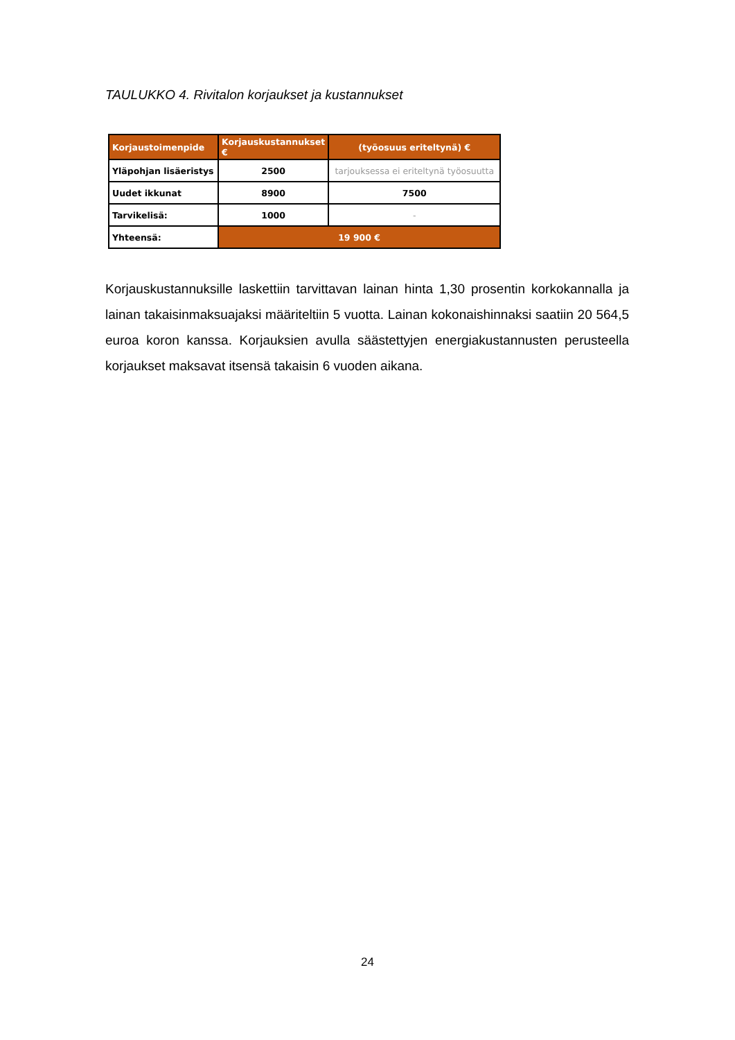TAULUKKO 4. Rivitalon korjaukset ja kustannukset
| Korjaustoimenpide | Korjauskustannukset € | (työosuus eriteltynä) € |
| --- | --- | --- |
| Yläpohjan lisäeristys | 2500 | tarjouksessa ei eriteltynä työosuutta |
| Uudet ikkunat | 8900 | 7500 |
| Tarvikelisä: | 1000 | - |
| Yhteensä: | 19 900 € | |
Korjauskustannuksille laskettiin tarvittavan lainan hinta 1,30 prosentin korkokannalla ja lainan takaisinmaksuajaksi määriteltiin 5 vuotta. Lainan kokonaishinnaksi saatiin 20 564,5 euroa koron kanssa. Korjauksien avulla säästettyjen energiakustannusten perusteella korjaukset maksavat itsensä takaisin 6 vuoden aikana.
24